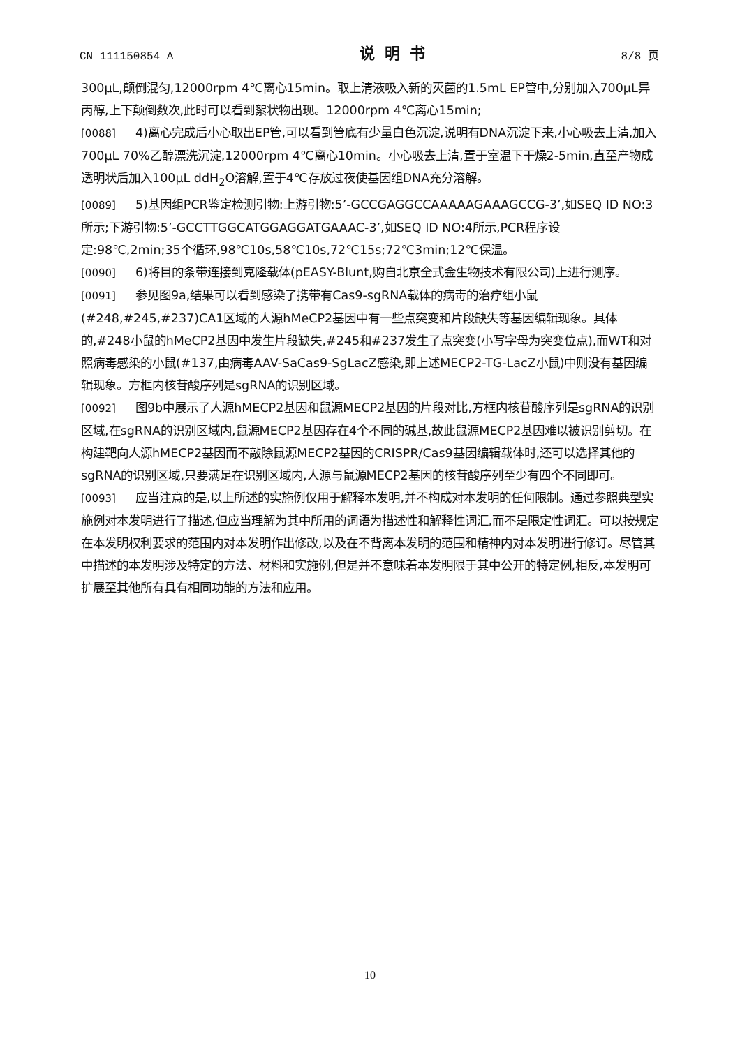CN 111150854 A 说明书 8/8 页
300μL,颠倒混匀,12000rpm 4℃离心15min。取上清液吸入新的灭菌的1.5mL EP管中,分别加入700μL异丙醇,上下颠倒数次,此时可以看到絮状物出现。12000rpm 4℃离心15min;
[0088] 4)离心完成后小心取出EP管,可以看到管底有少量白色沉淀,说明有DNA沉淀下来,小心吸去上清,加入700μL 70%乙醇漂洗沉淀,12000rpm 4℃离心10min。小心吸去上清,置于室温下干燥2-5min,直至产物成透明状后加入100μL ddH<sub>2</sub>O溶解,置于4℃存放过夜使基因组DNA充分溶解。
[0089] 5)基因组PCR鉴定检测引物:上游引物:5’-GCCGAGGCCAAAAAGAAAGCCG-3’,如SEQ ID NO:3所示;下游引物:5’-GCCTTGGCATGGAGGATGAAAC-3’,如SEQ ID NO:4所示,PCR程序设定:98℃,2min;35个循环,98℃10s,58℃10s,72℃15s;72℃3min;12℃保温。
[0090] 6)将目的条带连接到克隆载体(pEASY-Blunt,购自北京全式金生物技术有限公司)上进行测序。
[0091] 参见图9a,结果可以看到感染了携带有Cas9-sgRNA载体的病毒的治疗组小鼠(#248,#245,#237)CA1区域的人源hMeCP2基因中有一些点突变和片段缺失等基因编辑现象。具体的,#248小鼠的hMeCP2基因中发生片段缺失,#245和#237发生了点突变(小写字母为突变位点),而WT和对照病毒感染的小鼠(#137,由病毒AAV-SaCas9-SgLacZ感染,即上述MECP2-TG-LacZ小鼠)中则没有基因编辑现象。方框内核苷酸序列是sgRNA的识别区域。
[0092] 图9b中展示了人源hMECP2基因和鼠源MECP2基因的片段对比,方框内核苷酸序列是sgRNA的识别区域,在sgRNA的识别区域内,鼠源MECP2基因存在4个不同的碱基,故此鼠源MECP2基因难以被识别剪切。在构建靶向人源hMECP2基因而不敲除鼠源MECP2基因的CRISPR/Cas9基因编辑载体时,还可以选择其他的sgRNA的识别区域,只要满足在识别区域内,人源与鼠源MECP2基因的核苷酸序列至少有四个不同即可。
[0093] 应当注意的是,以上所述的实施例仅用于解释本发明,并不构成对本发明的任何限制。通过参照典型实施例对本发明进行了描述,但应当理解为其中所用的词语为描述性和解释性词汇,而不是限定性词汇。可以按规定在本发明权利要求的范围内对本发明作出修改,以及在不背离本发明的范围和精神内对本发明进行修订。尽管其中描述的本发明涉及特定的方法、材料和实施例,但是并不意味着本发明限于其中公开的特定例,相反,本发明可扩展至其他所有具有相同功能的方法和应用。
10